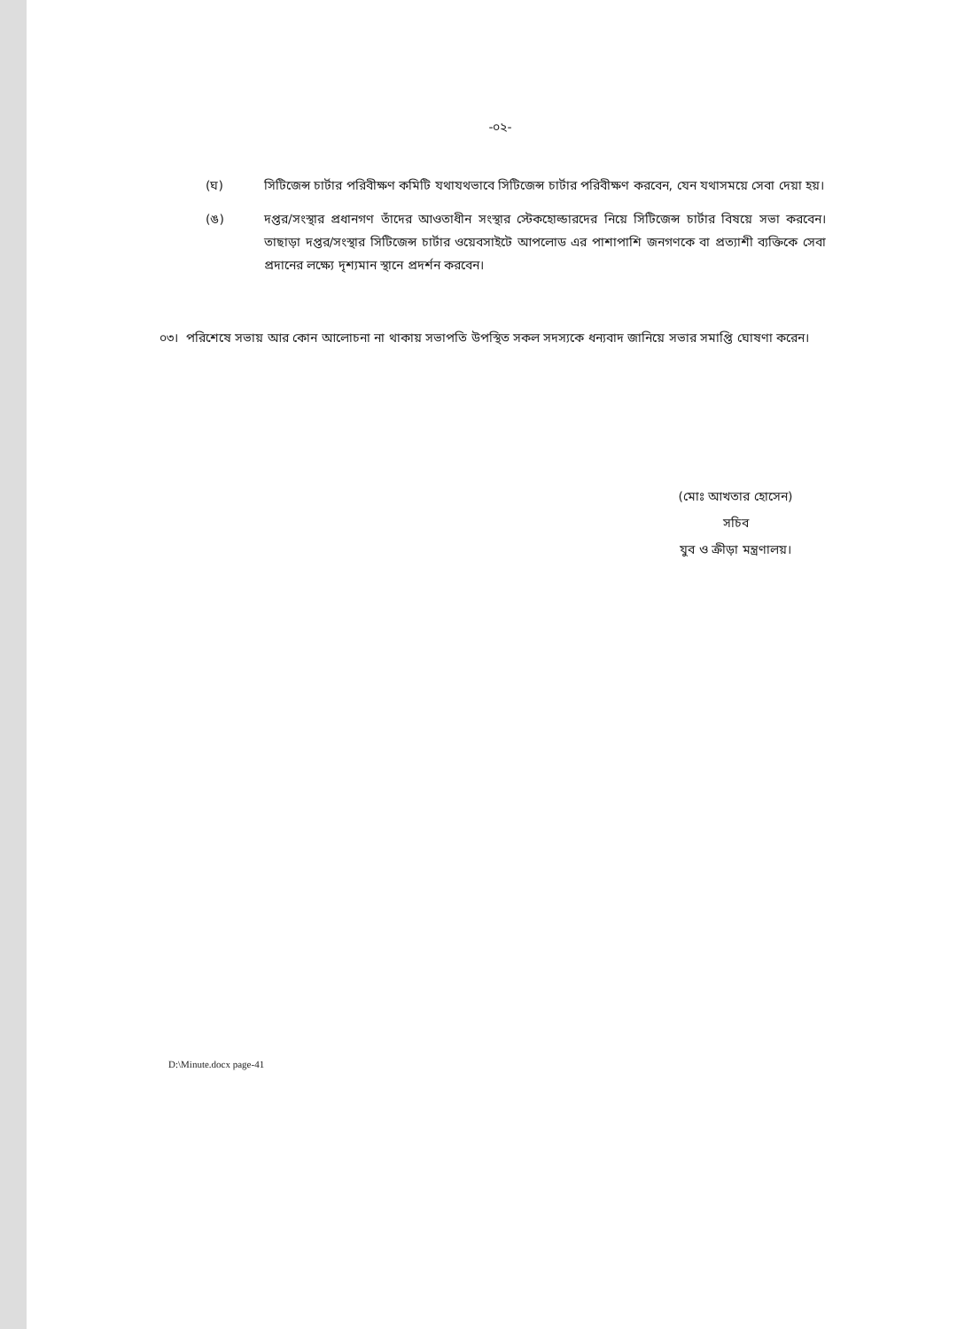-০২-
(ঘ) সিটিজেন্স চার্টার পরিবীক্ষণ কমিটি যথাযথভাবে সিটিজেন্স চার্টার পরিবীক্ষণ করবেন, যেন যথাসময়ে সেবা দেয়া হয়।
(ঙ) দপ্তর/সংস্থার প্রধানগণ তাঁদের আওতাধীন সংস্থার স্টেকহোল্ডারদের নিয়ে সিটিজেন্স চার্টার বিষয়ে সভা করবেন। তাছাড়া দপ্তর/সংস্থার সিটিজেন্স চার্টার ওয়েবসাইটে আপলোড এর পাশাপাশি জনগণকে বা প্রত্যাশী ব্যক্তিকে সেবা প্রদানের লক্ষ্যে দৃশ্যমান স্থানে প্রদর্শন করবেন।
০৩। পরিশেষে সভায় আর কোন আলোচনা না থাকায় সভাপতি উপস্থিত সকল সদস্যকে ধন্যবাদ জানিয়ে সভার সমাপ্তি ঘোষণা করেন।
(মোঃ আখতার হোসেন)
সচিব
যুব ও ক্রীড়া মন্ত্রণালয়।
D:\Minute.docx page-41